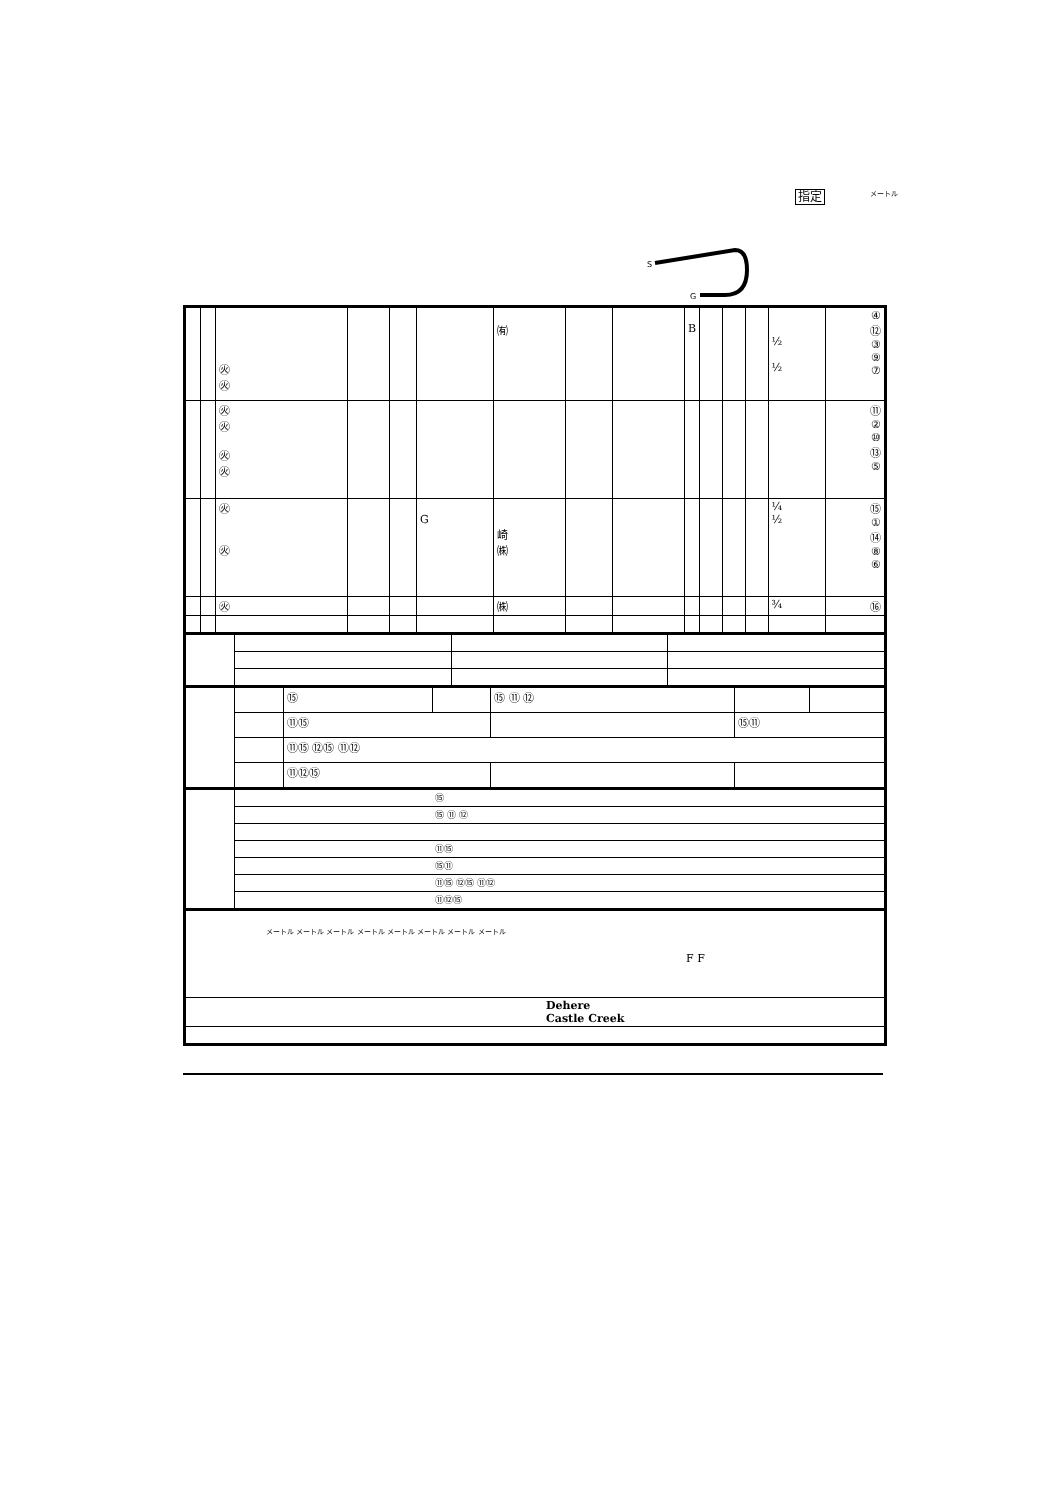指定 メートル
S
G
| | | ㊋ ㊋ | | | | ㈲ | | | B | | | | ½ ½ | ④ ⑫ ③ ⑨ ⑦ |
| | | ㊋ ㊋ ㊋ ㊋ | | | | | | | | | | | | ⑪ ② ⑩ ⑬ ⑤ |
| | | ㊋ ㊋ | | | G | 崎 ㈱ | | | | | | | ¼ ½ | ⑮ ① ⑭ ⑧ ⑥ |
| | | ㊋ | | | | ㈱ | | | | | | | ¾ | ⑯ |
| | | ⑮ | | ⑮ ⑪ ⑫ | | |
| | | ⑪⑮ | | | ⑮⑪ | |
| | | ⑪⑮ ⑫⑮ ⑪⑫ | | | | |
| | | ⑪⑫⑮ | | | | |
| | ⑮ |
| | ⑮ ⑪ ⑫ |
| | ⑪⑮ |
| | ⑮⑪ |
| | ⑪⑮ ⑫⑮ ⑪⑫ |
| | ⑪⑫⑮ |
| メートル メートル メートル メートル メートル メートル メートル メートル F F |
| Dehere Castle Creek |